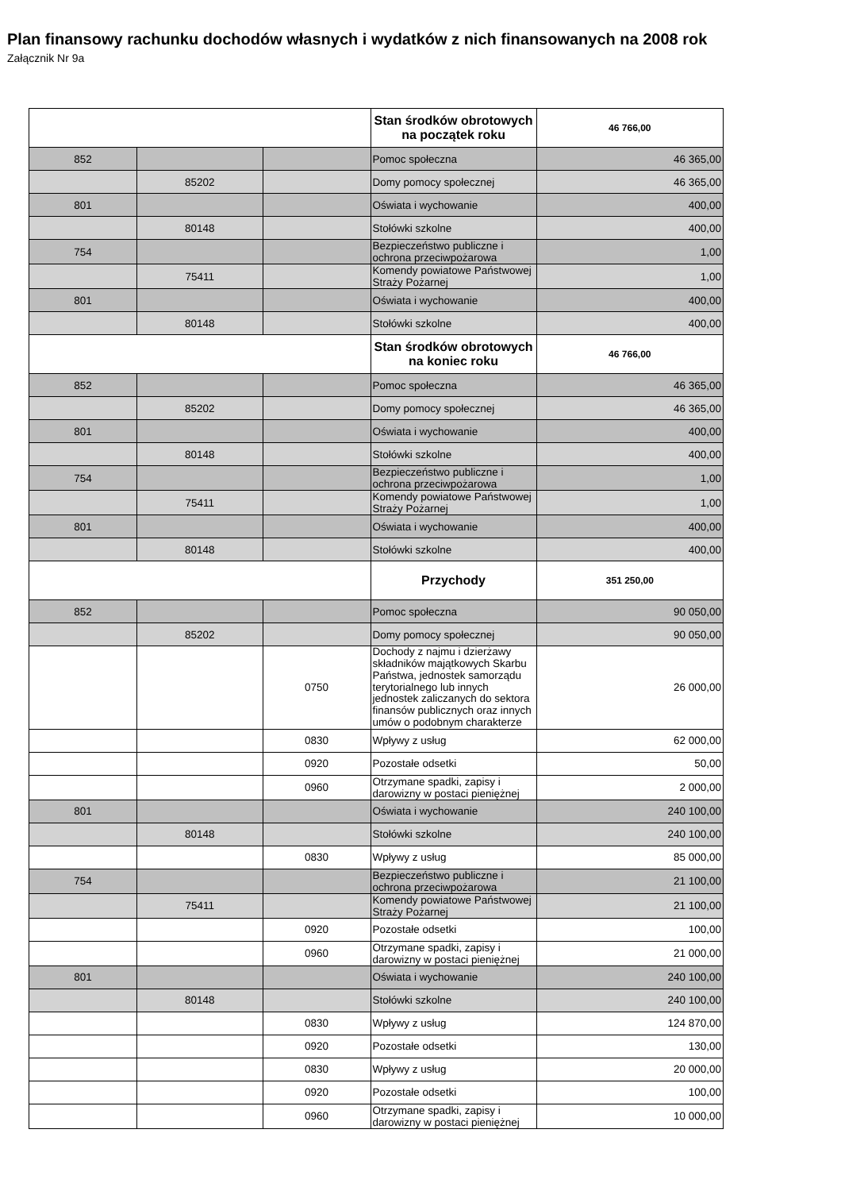Plan finansowy rachunku dochodów własnych i wydatków z nich finansowanych na 2008 rok
Załącznik Nr 9a
| | | | Stan środków obrotowych na początek roku | 46 766,00 |
| 852 | | | Pomoc społeczna | 46 365,00 |
| | 85202 | | Domy pomocy społecznej | 46 365,00 |
| 801 | | | Oświata i wychowanie | 400,00 |
| | 80148 | | Stołówki szkolne | 400,00 |
| 754 | | | Bezpieczeństwo publiczne i ochrona przeciwpożarowa | 1,00 |
| | 75411 | | Komendy powiatowe Państwowej Straży Pożarnej | 1,00 |
| 801 | | | Oświata i wychowanie | 400,00 |
| | 80148 | | Stołówki szkolne | 400,00 |
| | | | Stan środków obrotowych na koniec roku | 46 766,00 |
| 852 | | | Pomoc społeczna | 46 365,00 |
| | 85202 | | Domy pomocy społecznej | 46 365,00 |
| 801 | | | Oświata i wychowanie | 400,00 |
| | 80148 | | Stołówki szkolne | 400,00 |
| 754 | | | Bezpieczeństwo publiczne i ochrona przeciwpożarowa | 1,00 |
| | 75411 | | Komendy powiatowe Państwowej Straży Pożarnej | 1,00 |
| 801 | | | Oświata i wychowanie | 400,00 |
| | 80148 | | Stołówki szkolne | 400,00 |
| | | | Przychody | 351 250,00 |
| 852 | | | Pomoc społeczna | 90 050,00 |
| | 85202 | | Domy pomocy społecznej | 90 050,00 |
| | | 0750 | Dochody z najmu i dzierżawy składników majątkowych Skarbu Państwa, jednostek samorządu terytorialnego lub innych jednostek zaliczanych do sektora finansów publicznych oraz innych umów o podobnym charakterze | 26 000,00 |
| | | 0830 | Wpływy z usług | 62 000,00 |
| | | 0920 | Pozostałe odsetki | 50,00 |
| | | 0960 | Otrzymane spadki, zapisy i darowizny w postaci pieniężnej | 2 000,00 |
| 801 | | | Oświata i wychowanie | 240 100,00 |
| | 80148 | | Stołówki szkolne | 240 100,00 |
| | | 0830 | Wpływy z usług | 85 000,00 |
| 754 | | | Bezpieczeństwo publiczne i ochrona przeciwpożarowa | 21 100,00 |
| | 75411 | | Komendy powiatowe Państwowej Straży Pożarnej | 21 100,00 |
| | | 0920 | Pozostałe odsetki | 100,00 |
| | | 0960 | Otrzymane spadki, zapisy i darowizny w postaci pieniężnej | 21 000,00 |
| 801 | | | Oświata i wychowanie | 240 100,00 |
| | 80148 | | Stołówki szkolne | 240 100,00 |
| | | 0830 | Wpływy z usług | 124 870,00 |
| | | 0920 | Pozostałe odsetki | 130,00 |
| | | 0830 | Wpływy z usług | 20 000,00 |
| | | 0920 | Pozostałe odsetki | 100,00 |
| | | 0960 | Otrzymane spadki, zapisy i darowizny w postaci pieniężnej | 10 000,00 |